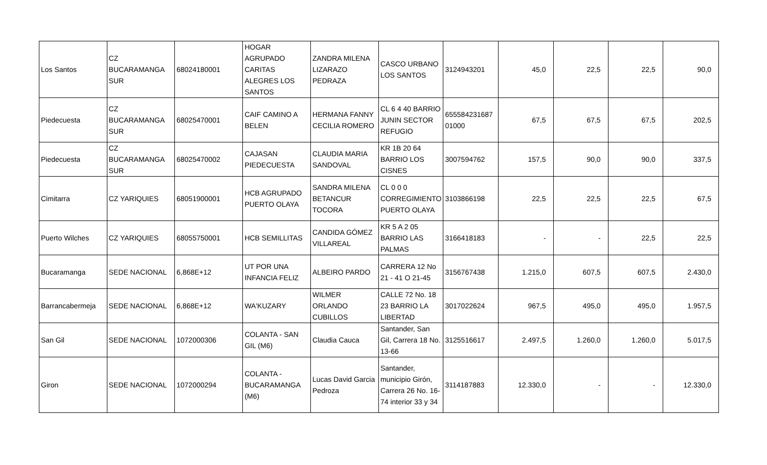| Los Santos | CZ BUCARAMANGA SUR | 68024180001 | HOGAR AGRUPADO CARITAS ALEGRES LOS SANTOS | ZANDRA MILENA LIZARAZO PEDRAZA | CASCO URBANO LOS SANTOS | 3124943201 | 45,0 | 22,5 | 22,5 | 90,0 |
| Piedecuesta | CZ BUCARAMANGA SUR | 68025470001 | CAIF CAMINO A BELEN | HERMANA FANNY CECILIA ROMERO | CL 6 4 40 BARRIO JUNIN SECTOR REFUGIO | 655584231687 01000 | 67,5 | 67,5 | 67,5 | 202,5 |
| Piedecuesta | CZ BUCARAMANGA SUR | 68025470002 | CAJASAN PIEDECUESTA | CLAUDIA MARIA SANDOVAL | KR 1B 20 64 BARRIO LOS CISNES | 3007594762 | 157,5 | 90,0 | 90,0 | 337,5 |
| Cimitarra | CZ YARIQUIES | 68051900001 | HCB AGRUPADO PUERTO OLAYA | SANDRA MILENA BETANCUR TOCORA | CL 0 0 0 CORREGIMIENTO PUERTO OLAYA | 3103866198 | 22,5 | 22,5 | 22,5 | 67,5 |
| Puerto Wilches | CZ YARIQUIES | 68055750001 | HCB SEMILLITAS | CANDIDA GÓMEZ VILLAREAL | KR 5 A 2 05 BARRIO LAS PALMAS | 3166418183 | - | - | 22,5 | 22,5 |
| Bucaramanga | SEDE NACIONAL | 6,868E+12 | UT POR UNA INFANCIA FELIZ | ALBEIRO PARDO | CARRERA 12 No 21 - 41 O 21-45 | 3156767438 | 1.215,0 | 607,5 | 607,5 | 2.430,0 |
| Barrancabermeja | SEDE NACIONAL | 6,868E+12 | WA'KUZARY | WILMER ORLANDO CUBILLOS | CALLE 72 No. 18 23 BARRIO LA LIBERTAD | 3017022624 | 967,5 | 495,0 | 495,0 | 1.957,5 |
| San Gil | SEDE NACIONAL | 1072000306 | COLANTA - SAN GIL (M6) | Claudia Cauca | Santander, San Gil, Carrera 18 No. 13-66 | 3125516617 | 2.497,5 | 1.260,0 | 1.260,0 | 5.017,5 |
| Giron | SEDE NACIONAL | 1072000294 | COLANTA - BUCARAMANGA (M6) | Lucas David Garcia Pedroza | Santander, municipio Girón, Carrera 26 No. 16-74 interior 33 y 34 | 3114187883 | 12.330,0 | - | - | 12.330,0 |